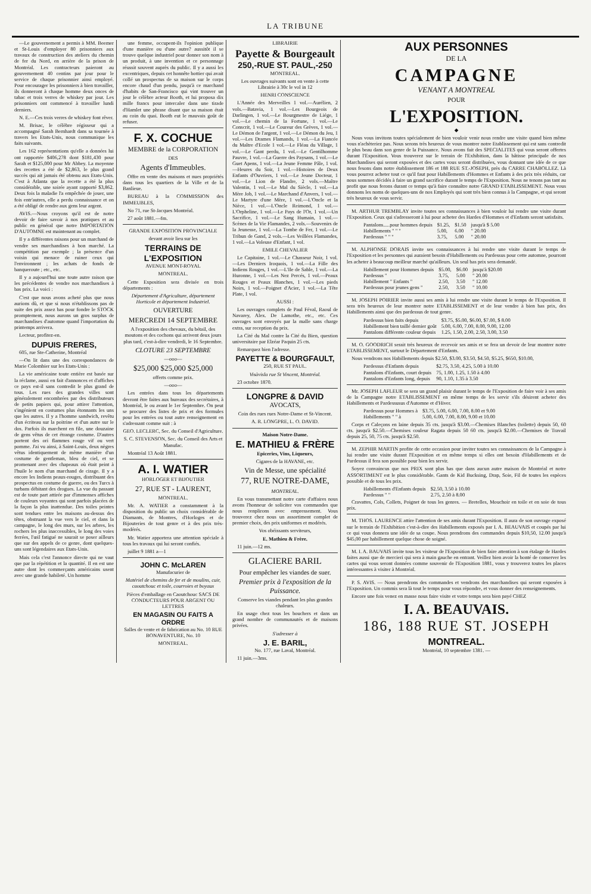LA TRIBUNE
—Le gouvernement a permis à MM. Beemer et St-Louis d'employer 80 prisonniers aux travaux de construction des ateliers du chemin de fer du Nord, en arrière de la prison de Montréal. Les contracteurs paieront au gouvernement 40 centins par jour pour le service de chaque prisonnier ainsi employé. Pour encourager les prisonniers à bien travailler, ils donneront à chaque homme deux onces de tabac et trois verres de whiskey par jour. Les prisonniers ont commencé à travailler lundi derniers.
N. E.—Ces trois verres de whiskey font rêver.
M. Brisac, le célèbre régisseur qui a accompagné Sarah Bernhardt dans sa tournée à travers les Etats-Unis, nous communique les faits suivants.
Les 162 représentations qu'elle a données lui ont rapportée $406,278 dont $181,430 pour Sarah et $125,000 pour Mr Abbey. La moyenne des recettes a été de $2,863, le plus grand succès qui ait jamais été obtenu aux Etats-Unis. C'est à Atlanta que la recette a été la plus considérable, une soirée ayant rapporté $3,862. Deux fois la maladie l'a empêchée de jouer, une fois entr'autres, elle a perdu connaissance et on a été obligé de rendre aux gens leur argent.
AVIS.—Nous croyons qu'il est de notre devoir de faire savoir à nos pratiques et au public en général que notre IMPORTATION D'AUTOMNE est maintenant au complet.
Il y a différentes raisons pour un marchand de vendre ses marchandises à bon marché. La compétition par exemple ; la présence d'un voisin qui menace de ruiner ceux qui l'environnent ; les achats de fonds de banqueroute ; etc., etc.
Il y a aujourd'hui une toute autre raison que les précédentes de vendre nos marchandises à bas prix. La voici :
C'est que nous avons acheté plus que nous aurions dû, et que si nous n'établissons pas de suite des prix assez bas pour fondre le STOCK promptement, nous aurons un gros surplus de marchandises d'automne quand l'importation du printemps arrivera.
Lecteur, profitez-en.
DUPUIS FRERES,
605, rue Ste-Catherine, Montréal
—On lit dans une des correspondances de Marie Colombier sur les Etats-Unis :
La vie américaine toute entière est basée sur la réclame, aussi en fait d'annonces et d'affiches ce pays est-il sans contredit le plus grand de tous. Les rues des grandes villes sont généralement encombrées par des distributeurs de petits papiers qui, pour attirer l'attention, s'ingénient en costumes plus étonnants les uns que les autres. Il y a l'homme sandwich, revêtu d'un écriteau sur la poitrine et d'un autre sur le dos. Parfois ils marchent en file, une douzaine de gens vêtus de cet étrange costume. D'autres portent des ori flammes rouge vif ou vert pomme. J'ai vu ainsi, à Saint-Louis, deux nègres vêtus identiquement de même manière d'un costume de gentleman, bleu de ciel, et se promenant avec des chapeaux où était peint à l'huile le nom d'un marchand de cirage. Il y a encore les Indiens peaux-rouges, distribuant des prospectus en costume de guerre, ou des Turcs à turbans débitant des drogues. La vue du passant est de toute part attirée par d'immenses affiches de couleurs voyantes qui sont parfois placées de la façon la plus inattendue. Des toiles peintes sont tendues entre les maisons au-dessus des têtes, obstruant la vue vers le ciel, et dans la campagne, le long des murs, sur les arbres, les rochers les plus inaccessibles, le long des voies ferrées, l'œil fatigué ne saurait se poser ailleurs que sur des appels de ce genre, dont quelques-uns sont légendaires aux Etats-Unis.
Mais cela c'est l'annonce directe qui ne vaut que par la répétition et la quantité. Il en est une autre dont les commerçants américains usent avec une grande habileté. Un homme
une femme, occupent-ils l'opinion publique d'une manière ou d'une autre? aussitôt il se trouve quelque industriel pour donner son nom à un produit, à une invention et ce personnage réussit souvent auprès du public. Il y a aussi les excentriques, depuis cet honnête bottier qui avait collé un prospectus de sa maison sur le corps encore chaud d'un pendu, jusqu'à ce marchand d'habits de San-Francisco qui vint trouver un jour le célèbre acteur Booth, et lui proposa dix mille francs pour intercaler dans une tirade d'Hamlet une phrase disant que sa maison était au coin du quai. Booth eut le mauvais goût de refuser.
F. X. COCHUE
MEMBRE de la CORPORATION
DES
Agents d'Immeubles.
Offre en vente des maisons et nues propriétés dans tous les quartiers de la Ville et de la Banlieue.
BUREAU à la COMMISSION des IMMEUBLES,
No 71, rue St-Jacques Montréal.
27 août 1881.—fm.
GRANDE EXPOSITION PROVINCIALE
devant avoir lieu sur les
TERRAINS DE L'EXPOSITION
AVENUE MONT-ROYAL
MONTREAL.
Cette Exposition sera divisée en trois départements :
Département d'Agriculture, département Horticole et département Industriel.
OUVERTURE
MERCREDI 14 SEPTEMBRE
A l'exposition des chevaux, du bétail, des moutons et des cochons qui arrivent deux jours plus tard, c'est-à-dire vendredi, le 16 Septembre.
CLOTURE 23 SEPTEMBRE
—ooo—
$25,000 $25,000 $25,000
offerts comme prix.
—ooo—
Les entrées dans tous les départements devront être faites aux bureaux des secrétaires, à Montréal, le ou avant le 1er Septembre. On peut se procurer des listes de prix et des formules pour les entrées ou tout autre renseignement en s'adressant comme suit : à
GEO. LECLERC, Sec. du Conseil d'Agriculture.
S. C. STEVENSON, Sec. du Conseil des Arts et Manufac.
Montréal 13 Août 1881.
A. I. WATIER
HORLOGER ET BIJOUTIER
27, RUE ST - LAURENT,
MONTREAL.
Mr. A. WATIER a constamment à la disposition du public un choix considérable de Diamants, de Montres, d'Horloges et de Bijouteries de tout genre et à des prix très-modérés.
Mr. Watier apportera une attention spéciale à tous les travaux qui lui seront confiés.
juillet 9 1881 a—1
JOHN C. McLAREN
Manufacurier de
Matériel de chemins de fer et de moulins, cuir, caoutchouc et toile, courroies et boyaux
Pièces d'emballage en Caoutchouc SACS DE CONDUCTEURS POUR ARGENT OU LETTRES
EN MAGASIN OU FAITS A ORDRE
Salles de vente et de fabrication au No. 10 RUE BONAVENTURE, No. 10
MONTREAL.
LIBRAIRIE
Payette & Bourgeault
250,-RUE ST. PAUL,-250
MONTREAL.
Les ouvrages suivants sont en vente à cette Librairie à 30c le vol in 12
HENRI CONSCIENCE
L'Année des Merveilles 1 vol.—Aurélien, 2 vols.—Batavia, 1 vol.—Les Bourgeois de Darlingen, 1 vol.—Le Bourgmestre de Liége, 1 vol.—Le chemin de la Fortune, 1 vol.—Le Conscrit, 1 vol.—Le Coureur des Grèves, 1 vol.—Le Démon de l'argent, 1 vol.—Le Démon du Jeu, 1 vol.—Les Drames Flamands, 1 vol.—La Fiancée du Maître d'Ecole 1 vol.—Le Fléau du Village, 1 vol.—Le Gant perdu, 1 vol.—Le Gentilhomme Pauvre, 1 vol.—La Guerre des Paysans, 1 vol.—Le Guet Apens, 1 vol.—La Jeune Femme Pâle, 1 vol.—Heures du Soir, 1 vol.—Histoires de Deux Enfants d'Ouvriers, 1 vol.—Le Jeune Docteur, 1 vol.—Le Lion de Flandre, 2 vols.—Maître Valentin, 1 vol.—Le Mal du Siècle, 1 vol.—La Mère Job, 1 vol.—Le Marchand d'Anvers, 1 vol.—Le Martyre d'une Mère, 1 vol.—L'Oncle et la Nièce, 1 vol.—L'Oncle Reimond, 1 vol.—L'Orpheline, 1 vol.—Le Pays de l'Or, 1 vol.—Un Sacrifice, 1 vol.—Le Sang Humain, 1 vol.—Scènes de la Vie Flamandes, 2 vols.—Souvenirs de la Jeunesse, 1 vol.—La Tombe de Fer, 1 vol.—Le Tribun de Gand, 2 vols.—Les Veillées Flamandes, 1 vol.—La Voleuse d'Enfant, 1 vol.
EMILE CHEVALIER
Le Capitaine, 1 vol.—Le Chasseur Noir, 1 vol.—Les Derniers Iroquois, 1 vol.—La Fille des Indiens Rouges, 1 vol.—L'Ile de Sable, 1 vol.—La Huronne, 1 vol.—Les Nez Percés, 1 vol.—Peaux Rouges et Peaux Blanches, 1 vol.—Les pieds Noirs, 1 vol.—Poignet d'Acier, 1 vol.—La Tête Plate, 1 vol.
AUSSI :
Les ouvrages complets de Paul Féval, Raoul de Navarey, Alex. De Lamothe, etc., etc. Ces ouvrages sont envoyés par la malle sans charge extra, sur reception du prix.
La Cité du Mal contre la Cité du Bien, question universitaire par Elzéar Paquin 25 cts.
Remarquez bien l'adresse.
PAYETTE & BOURGFAULT,
250, RUE ST PAUL.
Visàvisla rue St Vincent, Montréal.
23 octobre 1870.
LONGPRE & DAVID
AVOCATS,
Coin des rues rues Notre-Dame et St-Vincent.
A. R. LONGPRE, L. O. DAVID.
Maison Notre-Dame.
E. MATHIEU & FRÈRE
Epiceries, Vins, Liqueurs,
Cigares de la HAVANE, etc.
Vin de Messe, une spécialité
77, RUE NOTRE-DAME,
MONTREAL.
En vous transmettant notre carte d'affaires nous avons l'honneur de soliciter vos commandes que nous renplirons avec empressement. Vous trouverez chez nous un assortiment complet de premier choix, des prix uniformes et modérés.
Vos obéissants serviteurs,
E. Mathieu & Frère.
11 juin.—12 ms.
GLACIERE BARIL
Pour empêcher les viandes de suer.
Premier prix à l'exposition de la Puissance.
Conserve les viandes pendant les plus grandes chaleurs.
En usage chez tous les bouchers et dans un grand nombre de communautés et de maisons privées.
S'adresser à
J. E. BARIL,
No. 177, rue Laval, Montréal.
11 juin.—3ms.
AUX PERSONNES
DE LA
CAMPAGNE
VENANT A MONTREAL
POUR
L'EXPOSITION.
◆
Nous vous invitons toutes spécialement de bien vouloir venir nous rendre une visite quand bien même vous n'achèteriez pas. Nous serons très heureux de vous montrer notre Etablissement qui est sans contredit le plus beau dans son genre de la Puissance. Nous avons fait des SPECIALITES qui vous seront offertes durant l'Exposition. Vous trouverez sur le terrain de l'Exhibition, dans la bâtisse principale de nos Marchandises qui seront exposées et des cartes vous seront distribuées, vous donnant une idée de ce que nous fesons dans notre établissement 186 et 188 RUE ST.-JOSEPH, près du CARRE CHABOLLEZ. Là vous pourrez acheter tout ce qu'il faut pour Habillements d'Hommes et Enfants à des prix très réduits, car nous sommes décidés à faire un grand sacrifice durant le temps de l'Exposition. Nous ne tenons pas tant au profit que nous ferons durant ce temps qu'à faire connaître notre GRAND ETABLISSEMENT. Nous vous donnons les noms de quelques-uns de nos Employés qui sont très bien connus à la Campagne, et qui seront très heureux de vous servir.
M. ARTHUR TREMBLAY invite toutes ses connaissances à bien vouloir lui rendre une visite durant l'Exposition. Ceux qui s'adresseront à lui pour acheter des Hardes d'Hommes et d'Enfants seront satisfaits.
| Pantalons.....pour hommes depuis | $1.25, | $1.50 | jusqu'à $ 5.00 |
| Habillements " " " | 5.00, | 6.00 | " 20.00 |
| Pardessus " " " | 3.75, | 5.00 | " 20.00 |
M. ALPHONSE DORAIS invite ses connaissances à lui rendre une visite durant le temps de l'Exposition et les personnes qui auraient besoin d'Habillements ou Pardessus pour cette automne, pourront les acheter à beaucoup meilleur marché qu'ailleurs. Un seul bas prix sera demandé.
| Habillement pour Hommes depuis | $5.00, | $6.00 | jusqu'à $20.00 |
| Pardessus " | 3.75, | 5.00 | " 20.00 |
| Habillement " Enfants " | 2.50, | 3.50 | " 12.00 |
| Pardessus pour jeunes gens " | 2.50, | 3.50 | " 10.00 |
M. JOSEPH POIRIER invite aussi ses amis à lui rendre une visite durant le temps de l'Exposition. Il sera très heureux de leur montrer notre ETABLISSEMENT et de leur vendre à bien bas prix, des Habillements ainsi que des pardessus de tout genre.
| Pardessus bien faits depuis | $3.75, $5.00, $6.00, $7.00, $ 8.00 |
| Habillement bien taillé dernier goût | 5.00, 6.00, 7.00, 8.00, 9.00, 12.00 |
| Pantalons différente couleur depuis | 1.25, 1.50, 2.00, 2.50, 3.00, 3.50 |
M. O. GOODRICH serait très heureux de recevoir ses amis et se fera un devoir de leur montrer notre ETABLISSEMENT, surtout le Département d'Enfants.
Nous vendrons nos Habillements depuis $2.50, $3.00, $3.50, $4.50, $5.25, $650, $10.00,
| Pardessus d'Enfants depuis | $2.75, 3.50, 4.25, 5.00 à 10.00 |
| Pantalons d'Enfants, court depuis | 75, 1.00, 1.25, 1.50 à 4.00 |
| Pantalons d'Enfants long, depuis | 90, 1.10, 1.35 à 3.50 |
Mr. JOSEPH LAFLEUR se sera un grand plaisir durant le temps de l'Exposition de faire voir à ses amis de la Campagne notre ETABLISSEMENT en même temps de les servir s'ils désirent acheter des Habillements et Pardessusus d'Automne et d'Hiver.
| Pardessus pour Hommes à | $3.75, 5.00, 6.00, 7.00, 8.00 et 9.00 |
| Habillements " " à | 5.00, 6.00, 7.00, 8.00, 9.00 et 10.00 |
Corps et Caleçons en laine depuis 35 cts. jusqu'à $3.00.—Chemises Blanches (toilette) depuis 50, 60 cts. jusqu'à $2.50.—Chemises couleur Ragata depuis 50 60 cts. jusqu'à $2.00.—Chemises de Travail depuis 25, 50, 75 cts. jusqu'à $2.50.
M. ZEPHIR MARTIN profite de cette occasion pour inviter toutes ses connaissances de la Campagne à lui rendre une visite durant l'Exposition et en même temps si elles ont besoin d'Habillements et de Pardessus il fera son possible pour bien les servir.
Soyez convaincus que nos PRIX sont plus bas que dans aucun autre maison de Montréal et notre ASSORTIMENT est le plus considérable. Gants de Kid Bucksing, Drap, Soie, Fil de toutes les espèces possible et de tous les prix.
| Habillements d'Enfants depuis | $2.50, 3.50 à 10.00 |
| Pardessus " " | 2.75, 2.50 à 8.00 |
Cravattes, Cols, Collets, Poignet de tous les genres. — Bretelles, Mouchoir en toile et en soie de tous prix.
M. THOS. LAURENCE attire l'attention de ses amis durant l'Exposition. Il aura de son ouvrage exposé sur le terrain de l'Exhibition c'est-à-dire des Habillements exposés par I. A. BEAUVAIS et coupés par lui ce qui vous donnera une idée de sa coupe. Nous prendrons des commandes depuis $10,50, 12.00 jusqu'à $45,00 par habillement quelque chose de soigné.
M. I. A. BAUVAIS invite tous les visiteur de l'Exposition de bien faire attention à son étalage de Hardes faites aussi que de mercieri qui sera à main gauche en entrant. Veillez bien avoir la bonté de conserver les cartes qui vous seront données comme souvenir de l'Exposition 1881, vous y trouverez toutes les places intéressantes à visiter à Montréal.
P. S. AVIS. — Nous prendrons des commandes et vendrons des marchandises qui seront exposées à l'Exposition. Un commis sera là tout le temps pour vous répondre, et vous donner des renseignements.
Encore une fois venez en masse nous faire visite et votre temps sera bien payé CHEZ
I. A. BEAUVAIS.
186, 188 RUE ST. JOSEPH
MONTREAL.
Montréal, 10 septembre 1381. —